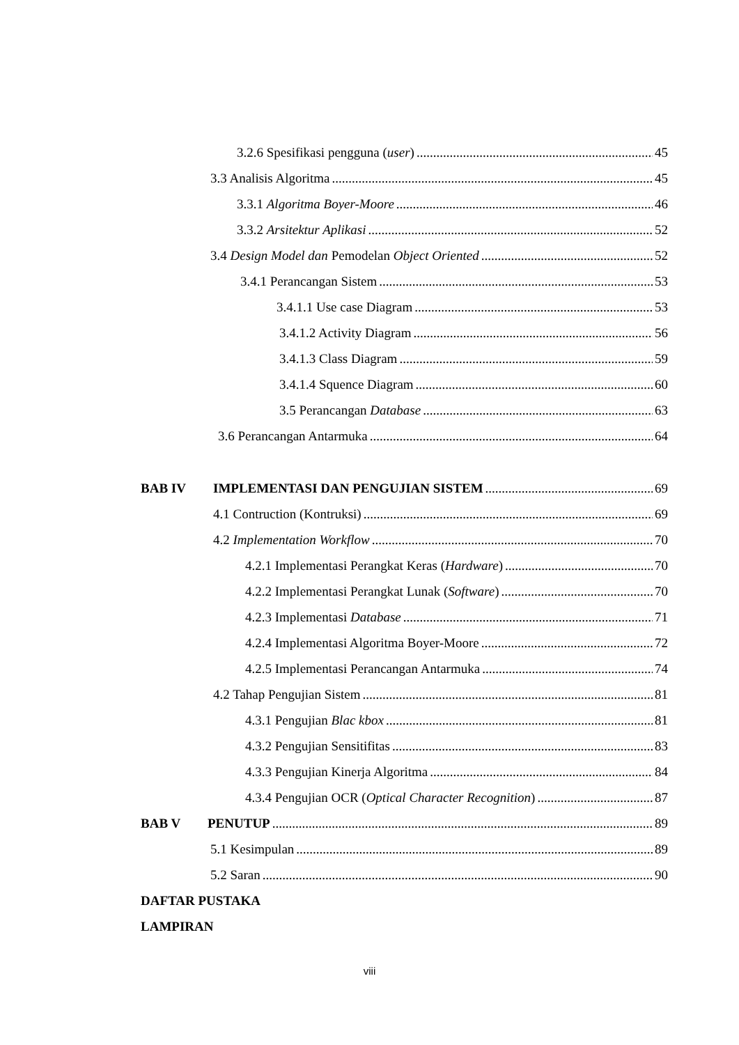3.2.6 Spesifikasi pengguna (user) 45
3.3 Analisis Algoritma 45
3.3.1 Algoritma Boyer-Moore 46
3.3.2 Arsitektur Aplikasi 52
3.4 Design Model dan Pemodelan Object Oriented 52
3.4.1 Perancangan Sistem 53
3.4.1.1 Use case Diagram 53
3.4.1.2 Activity Diagram 56
3.4.1.3 Class Diagram 59
3.4.1.4 Squence Diagram 60
3.5 Perancangan Database 63
3.6 Perancangan Antarmuka 64
BAB IV IMPLEMENTASI DAN PENGUJIAN SISTEM 69
4.1 Contruction (Kontruksi) 69
4.2 Implementation Workflow 70
4.2.1 Implementasi Perangkat Keras (Hardware) 70
4.2.2 Implementasi Perangkat Lunak (Software) 70
4.2.3 Implementasi Database 71
4.2.4 Implementasi Algoritma Boyer-Moore 72
4.2.5 Implementasi Perancangan Antarmuka 74
4.2 Tahap Pengujian Sistem 81
4.3.1 Pengujian Blac kbox 81
4.3.2 Pengujian Sensitifitas 83
4.3.3 Pengujian Kinerja Algoritma 84
4.3.4 Pengujian OCR (Optical Character Recognition) 87
BAB V PENUTUP 89
5.1 Kesimpulan 89
5.2 Saran 90
DAFTAR PUSTAKA
LAMPIRAN
viii